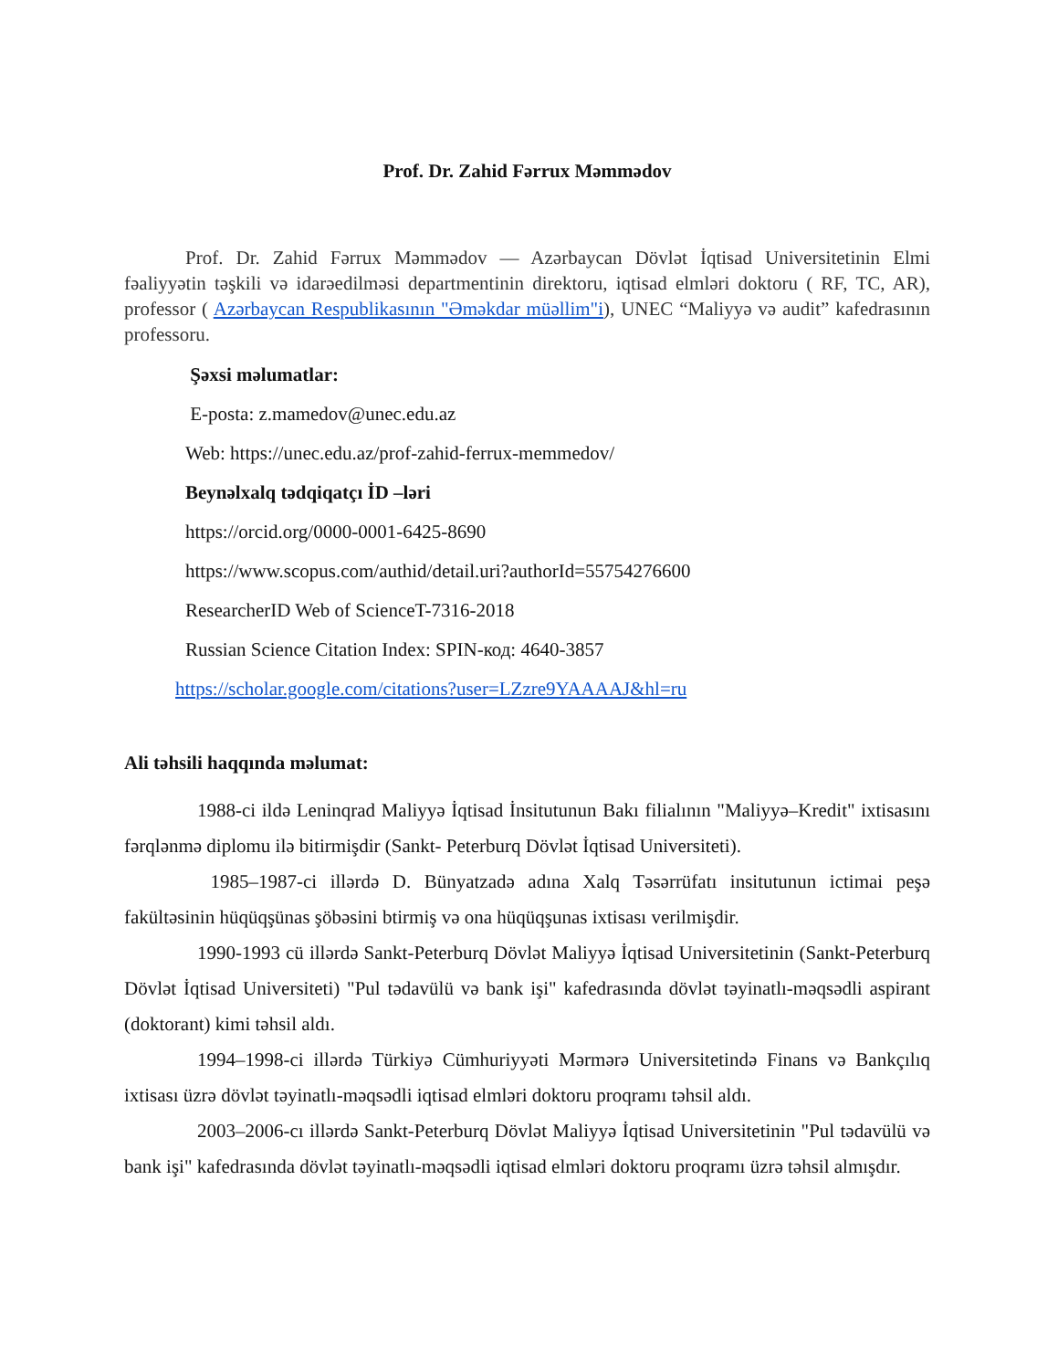Prof. Dr. Zahid Fərrux Məmmədov
Prof. Dr. Zahid Fərrux Məmmədov — Azərbaycan Dövlət İqtisad Universitetinin Elmi fəaliyyətin təşkili və idarəedilməsi departmentinin direktoru, iqtisad elmləri doktoru ( RF, TC, AR), professor ( Azərbaycan Respublikasının "Əməkdar müəllim"i), UNEC “Maliyyə və audit” kafedrasının professoru.
Şəxsi məlumatlar:
E-posta: z.mamedov@unec.edu.az
Web: https://unec.edu.az/prof-zahid-ferrux-memmedov/
Beynəlxalq tədqiqatçı İD –ləri
https://orcid.org/0000-0001-6425-8690
https://www.scopus.com/authid/detail.uri?authorId=55754276600
ResearcherID Web of ScienceT-7316-2018
Russian Science Citation Index: SPIN-код: 4640-3857
https://scholar.google.com/citations?user=LZzre9YAAAAJ&hl=ru
Ali təhsili haqqında məlumat:
1988-ci ildə Leninqrad Maliyyə İqtisad İnsitutunun Bakı filialının "Maliyyə–Kredit" ixtisasını fərqlənmə diplomu ilə bitirmişdir (Sankt- Peterburq Dövlət İqtisad Universiteti).
1985–1987-ci illərdə D. Bünyatzadə adına Xalq Təsərrüfatı insitutunun ictimai peşə fakültəsinin hüqüqşünas şöbəsini btirmiş və ona hüqüqşunas ixtisası verilmişdir.
1990-1993 cü illərdə Sankt-Peterburq Dövlət Maliyyə İqtisad Universitetinin (Sankt-Peterburq Dövlət İqtisad Universiteti) "Pul tədavülü və bank işi" kafedrasında dövlət təyinatlı-məqsədli aspirant (doktorant) kimi təhsil aldı.
1994–1998-ci illərdə Türkiyə Cümhuriyyəti Mərmərə Universitetində Finans və Bankçılıq ixtisası üzrə dövlət təyinatlı-məqsədli iqtisad elmləri doktoru proqramı təhsil aldı.
2003–2006-cı illərdə Sankt-Peterburq Dövlət Maliyyə İqtisad Universitetinin "Pul tədavülü və bank işi" kafedrasında dövlət təyinatlı-məqsədli iqtisad elmləri doktoru proqramı üzrə təhsil almışdır.